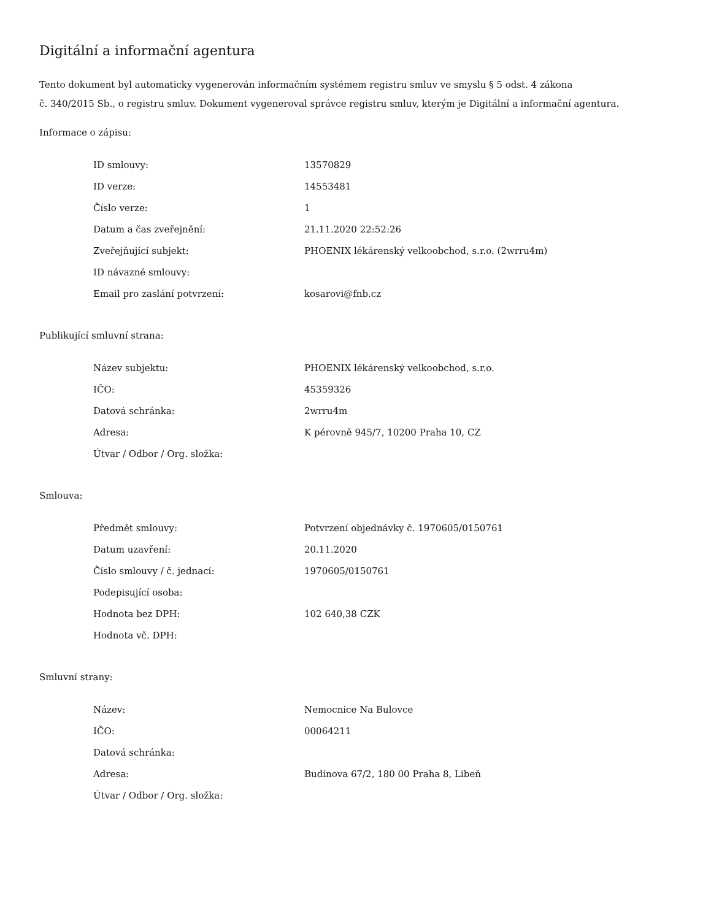Digitální a informační agentura
Tento dokument byl automaticky vygenerován informačním systémem registru smluv ve smyslu § 5 odst. 4 zákona
č. 340/2015 Sb., o registru smluv. Dokument vygeneroval správce registru smluv, kterým je Digitální a informační agentura.
Informace o zápisu:
| ID smlouvy: | 13570829 |
| ID verze: | 14553481 |
| Číslo verze: | 1 |
| Datum a čas zveřejnění: | 21.11.2020 22:52:26 |
| Zveřejňující subjekt: | PHOENIX lékárenský velkoobchod, s.r.o. (2wrru4m) |
| ID návazné smlouvy: | |
| Email pro zaslání potvrzení: | kosarovi@fnb.cz |
Publikující smluvní strana:
| Název subjektu: | PHOENIX lékárenský velkoobchod, s.r.o. |
| IČO: | 45359326 |
| Datová schránka: | 2wrru4m |
| Adresa: | K pérovně 945/7, 10200 Praha 10, CZ |
| Útvar / Odbor / Org. složka: | |
Smlouva:
| Předmět smlouvy: | Potvrzení objednávky č. 1970605/0150761 |
| Datum uzavření: | 20.11.2020 |
| Číslo smlouvy / č. jednací: | 1970605/0150761 |
| Podepisující osoba: | |
| Hodnota bez DPH: | 102 640,38 CZK |
| Hodnota vč. DPH: | |
Smluvní strany:
| Název: | Nemocnice Na Bulovce |
| IČO: | 00064211 |
| Datová schránka: | |
| Adresa: | Budínova 67/2, 180 00 Praha 8, Libeň |
| Útvar / Odbor / Org. složka: | |